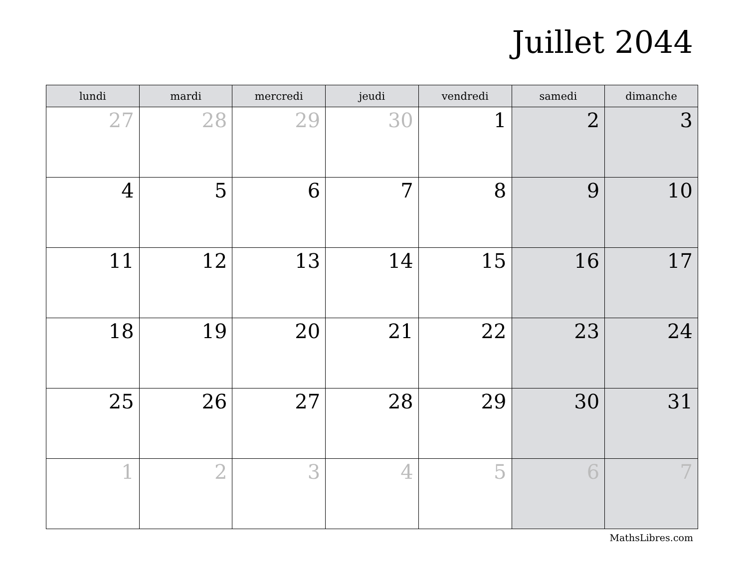Juillet 2044
| lundi | mardi | mercredi | jeudi | vendredi | samedi | dimanche |
| --- | --- | --- | --- | --- | --- | --- |
| 27 | 28 | 29 | 30 | 1 | 2 | 3 |
| 4 | 5 | 6 | 7 | 8 | 9 | 10 |
| 11 | 12 | 13 | 14 | 15 | 16 | 17 |
| 18 | 19 | 20 | 21 | 22 | 23 | 24 |
| 25 | 26 | 27 | 28 | 29 | 30 | 31 |
| 1 | 2 | 3 | 4 | 5 | 6 | 7 |
MathsLibres.com